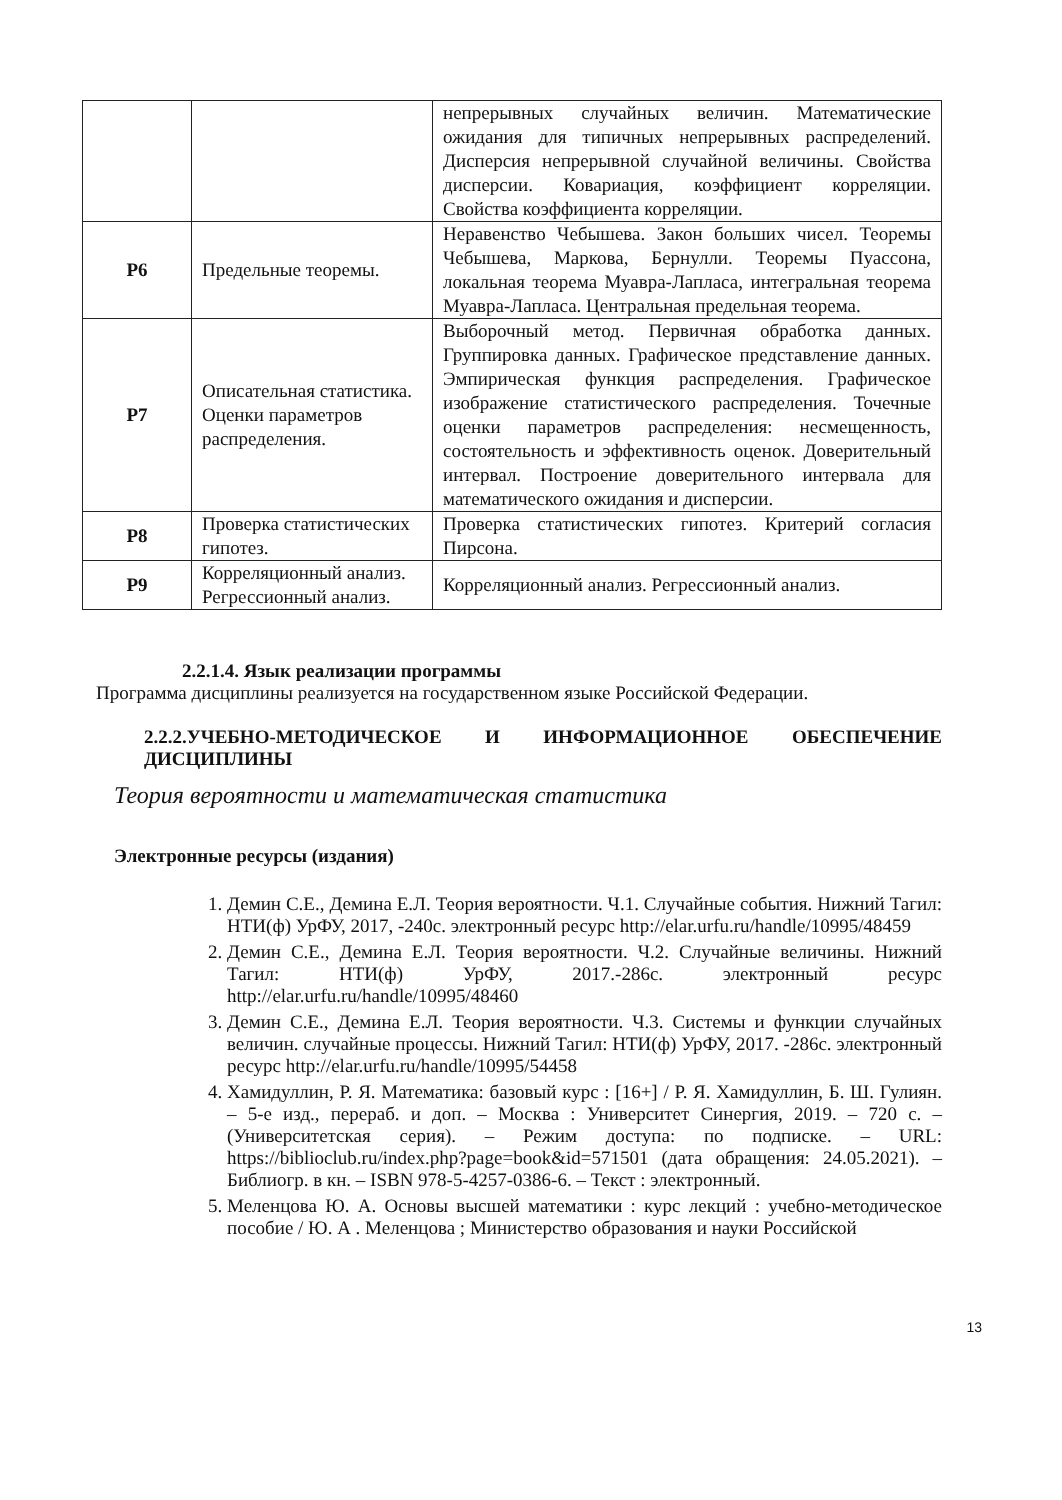| | | непрерывных случайных величин. Математические ожидания для типичных непрерывных распределений. Дисперсия непрерывной случайной величины. Свойства дисперсии. Ковариация, коэффициент корреляции. Свойства коэффициента корреляции. |
| Р6 | Предельные теоремы. | Неравенство Чебышева. Закон больших чисел. Теоремы Чебышева, Маркова, Бернулли. Теоремы Пуассона, локальная теорема Муавра-Лапласа, интегральная теорема Муавра-Лапласа. Центральная предельная теорема. |
| Р7 | Описательная статистика. Оценки параметров распределения. | Выборочный метод. Первичная обработка данных. Группировка данных. Графическое представление данных. Эмпирическая функция распределения. Графическое изображение статистического распределения. Точечные оценки параметров распределения: несмещенность, состоятельность и эффективность оценок. Доверительный интервал. Построение доверительного интервала для математического ожидания и дисперсии. |
| Р8 | Проверка статистических гипотез. | Проверка статистических гипотез. Критерий согласия Пирсона. |
| Р9 | Корреляционный анализ. Регрессионный анализ. | Корреляционный анализ. Регрессионный анализ. |
2.2.1.4. Язык реализации программы
Программа дисциплины реализуется на государственном языке Российской Федерации.
2.2.2.УЧЕБНО-МЕТОДИЧЕСКОЕ И ИНФОРМАЦИОННОЕ ОБЕСПЕЧЕНИЕ ДИСЦИПЛИНЫ
Теория вероятности и математическая статистика
Электронные ресурсы (издания)
1. Демин С.Е., Демина Е.Л. Теория вероятности. Ч.1. Случайные события. Нижний Тагил: НТИ(ф) УрФУ, 2017, -240с. электронный ресурс http://elar.urfu.ru/handle/10995/48459
2. Демин С.Е., Демина Е.Л. Теория вероятности. Ч.2. Случайные величины. Нижний Тагил: НТИ(ф) УрФУ, 2017.-286с. электронный ресурс http://elar.urfu.ru/handle/10995/48460
3. Демин С.Е., Демина Е.Л. Теория вероятности. Ч.3. Системы и функции случайных величин. случайные процессы. Нижний Тагил: НТИ(ф) УрФУ, 2017. -286с. электронный ресурс http://elar.urfu.ru/handle/10995/54458
4. Хамидуллин, Р. Я. Математика: базовый курс : [16+] / Р. Я. Хамидуллин, Б. Ш. Гулиян. – 5-е изд., перераб. и доп. – Москва : Университет Синергия, 2019. – 720 с. – (Университетская серия). – Режим доступа: по подписке. – URL: https://biblioclub.ru/index.php?page=book&id=571501 (дата обращения: 24.05.2021). – Библиогр. в кн. – ISBN 978-5-4257-0386-6. – Текст : электронный.
5. Меленцова Ю. А. Основы высшей математики : курс лекций : учебно-методическое пособие / Ю. А . Меленцова ; Министерство образования и науки Российской
13